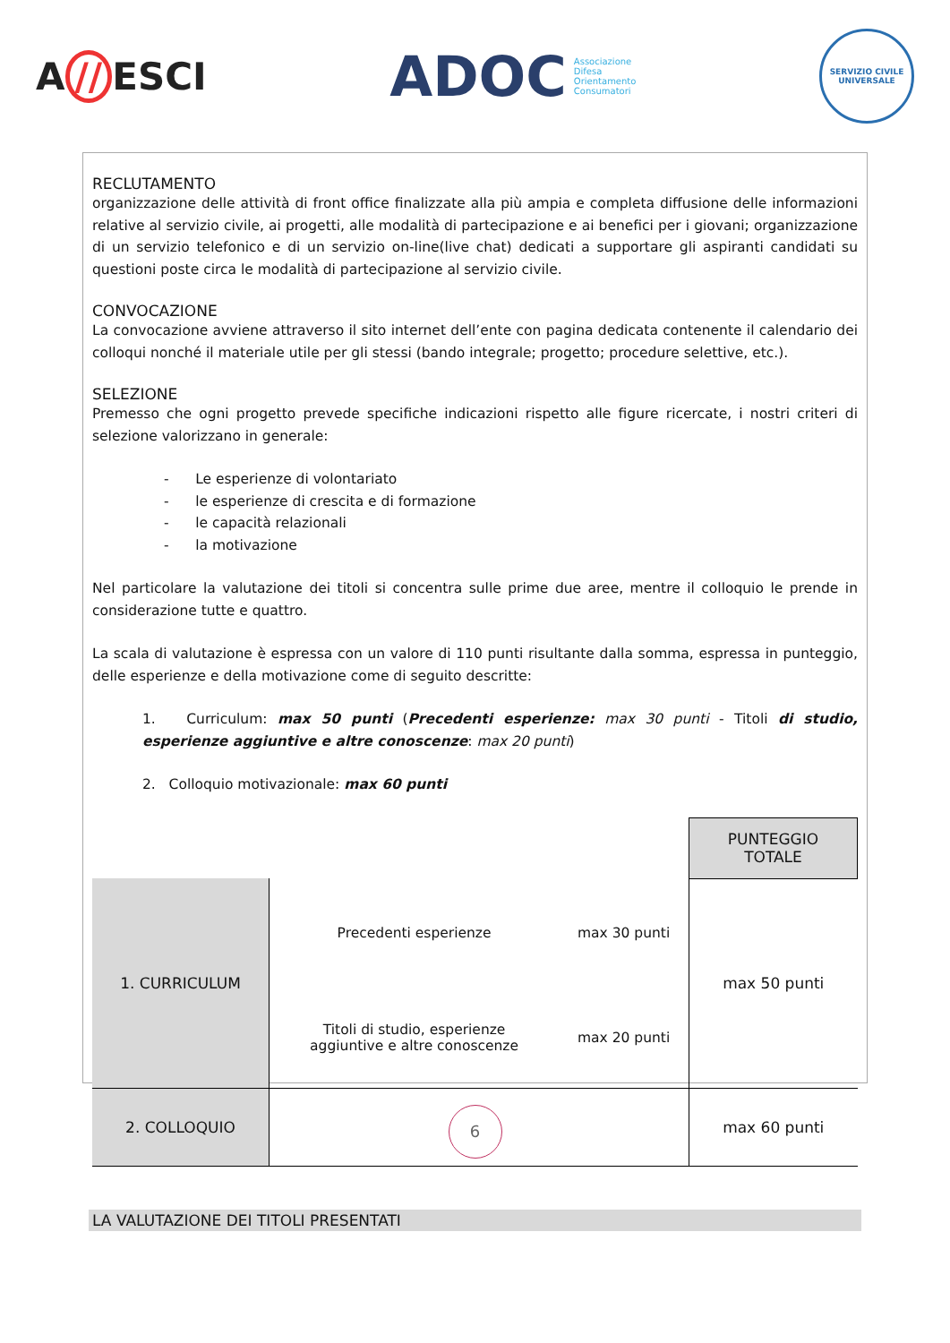A // ESCI
ADOC
Associazione
Difesa
Orientamento
Consumatori
SERVIZIO CIVILE UNIVERSALE
RECLUTAMENTO
organizzazione delle attività di front office finalizzate alla più ampia e completa diffusione delle informazioni relative al servizio civile, ai progetti, alle modalità di partecipazione e ai benefici per i giovani; organizzazione di un servizio telefonico e di un servizio on-line(live chat) dedicati a supportare gli aspiranti candidati su questioni poste circa le modalità di partecipazione al servizio civile.
CONVOCAZIONE
La convocazione avviene attraverso il sito internet dell’ente con pagina dedicata contenente il calendario dei colloqui nonché il materiale utile per gli stessi (bando integrale; progetto; procedure selettive, etc.).
SELEZIONE
Premesso che ogni progetto prevede specifiche indicazioni rispetto alle figure ricercate, i nostri criteri di selezione valorizzano in generale:
- Le esperienze di volontariato
- le esperienze di crescita e di formazione
- le capacità relazionali
- la motivazione
Nel particolare la valutazione dei titoli si concentra sulle prime due aree, mentre il colloquio le prende in considerazione tutte e quattro.
La scala di valutazione è espressa con un valore di 110 punti risultante dalla somma, espressa in punteggio, delle esperienze e della motivazione come di seguito descritte:
1. Curriculum: max 50 punti (Precedenti esperienze: max 30 punti - Titoli di studio, esperienze aggiuntive e altre conoscenze: max 20 punti)
2. Colloquio motivazionale: max 60 punti
| | | | PUNTEGGIO TOTALE |
| 1. CURRICULUM | Precedenti esperienze | max 30 punti | max 50 punti |
| | Titoli di studio, esperienze aggiuntive e altre conoscenze | max 20 punti | |
| 2. COLLOQUIO | | | max 60 punti |
LA VALUTAZIONE DEI TITOLI PRESENTATI
6